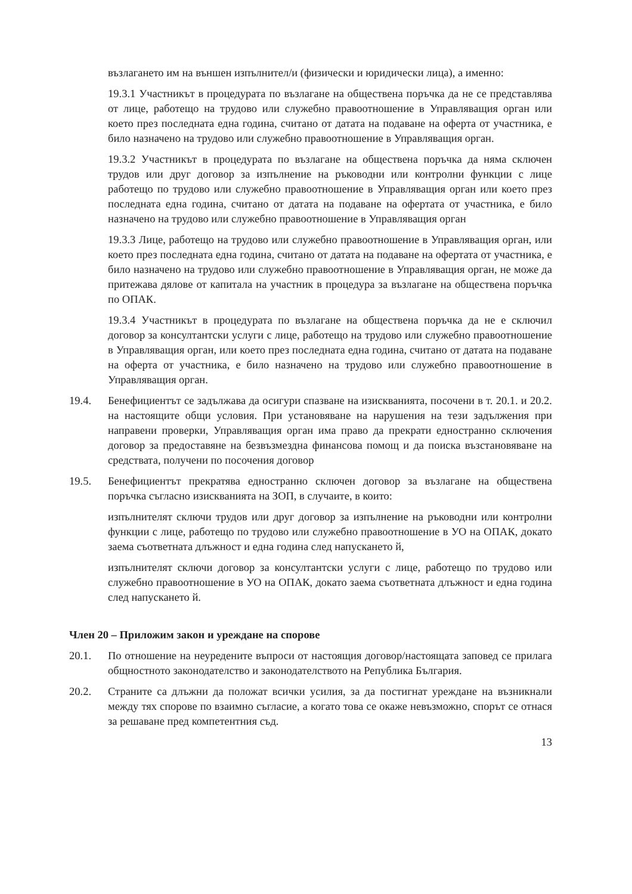възлагането им на външен изпълнител/и (физически и юридически лица), а именно:
19.3.1 Участникът в процедурата по възлагане на обществена поръчка да не се представлява от лице, работещо на трудово или служебно правоотношение в Управляващия орган или което през последната една година, считано от датата на подаване на оферта от участника, е било назначено на трудово или служебно правоотношение в Управляващия орган.
19.3.2 Участникът в процедурата по възлагане на обществена поръчка да няма сключен трудов или друг договор за изпълнение на ръководни или контролни функции с лице работещо по трудово или служебно правоотношение в Управляващия орган или което през последната една година, считано от датата на подаване на офертата от участника, е било назначено на трудово или служебно правоотношение в Управляващия орган
19.3.3 Лице, работещо на трудово или служебно правоотношение в Управляващия орган, или което през последната една година, считано от датата на подаване на офертата от участника, е било назначено на трудово или служебно правоотношение в Управляващия орган, не може да притежава дялове от капитала на участник в процедура за възлагане на обществена поръчка по ОПАК.
19.3.4 Участникът в процедурата по възлагане на обществена поръчка да не е сключил договор за консултантски услуги с лице, работещо на трудово или служебно правоотношение в Управляващия орган, или което през последната една година, считано от датата на подаване на оферта от участника, е било назначено на трудово или служебно правоотношение в Управляващия орган.
19.4. Бенефициентът се задължава да осигури спазване на изискванията, посочени в т. 20.1. и 20.2. на настоящите общи условия. При установяване на нарушения на тези задължения при направени проверки, Управляващия орган има право да прекрати едностранно сключения договор за предоставяне на безвъзмездна финансова помощ и да поиска възстановяване на средствата, получени по посочения договор
19.5. Бенефициентът прекратява едностранно сключен договор за възлагане на обществена поръчка съгласно изискванията на ЗОП, в случаите, в които:
изпълнителят сключи трудов или друг договор за изпълнение на ръководни или контролни функции с лице, работещо по трудово или служебно правоотношение в УО на ОПАК, докато заема съответната длъжност и една година след напускането й,
изпълнителят сключи договор за консултантски услуги с лице, работещо по трудово или служебно правоотношение в УО на ОПАК, докато заема съответната длъжност и една година след напускането й.
Член 20 – Приложим закон и уреждане на спорове
20.1. По отношение на неуредените въпроси от настоящия договор/настоящата заповед се прилага общностното законодателство и законодателството на Република България.
20.2. Страните са длъжни да положат всички усилия, за да постигнат уреждане на възникнали между тях спорове по взаимно съгласие, а когато това се окаже невъзможно, спорът се отнася за решаване пред компетентния съд.
13